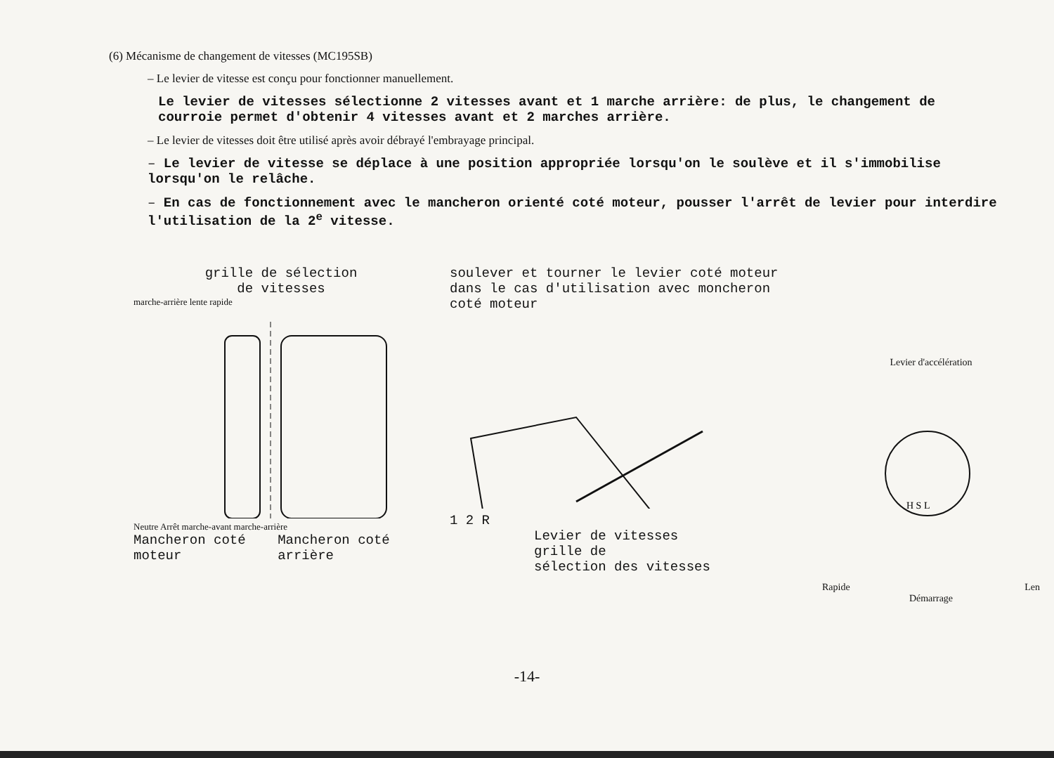(6) Mécanisme de changement de vitesses (MC195SB)
– Le levier de vitesse est conçu pour fonctionner manuellement.
Le levier de vitesses sélectionne 2 vitesses avant et 1 marche arrière: de plus, le changement de courroie permet d'obtenir 4 vitesses avant et 2 marches arrière.
– Le levier de vitesses doit être utilisé après avoir débrayé l'embrayage principal.
– Le levier de vitesse se déplace à une position appropriée lorsqu'on le soulève et il s'immobilise lorsqu'on le relâche.
– En cas de fonctionnement avec le mancheron orienté coté moteur, pousser l'arrêt de levier pour interdire l'utilisation de la 2<sup>e</sup> vitesse.
grille de sélection
de vitesses
marche-arrière lente rapide
Neutre Arrêt marche-avant marche-arrière
Mancheron coté moteur Mancheron coté arrière
soulever et tourner le levier coté moteur dans le cas d'utilisation avec moncheron coté moteur
1 2 R
Levier de vitesses
grille de
sélection des vitesses
Levier d'accélération
H S L
Rapide Len
Démarrage
-14-